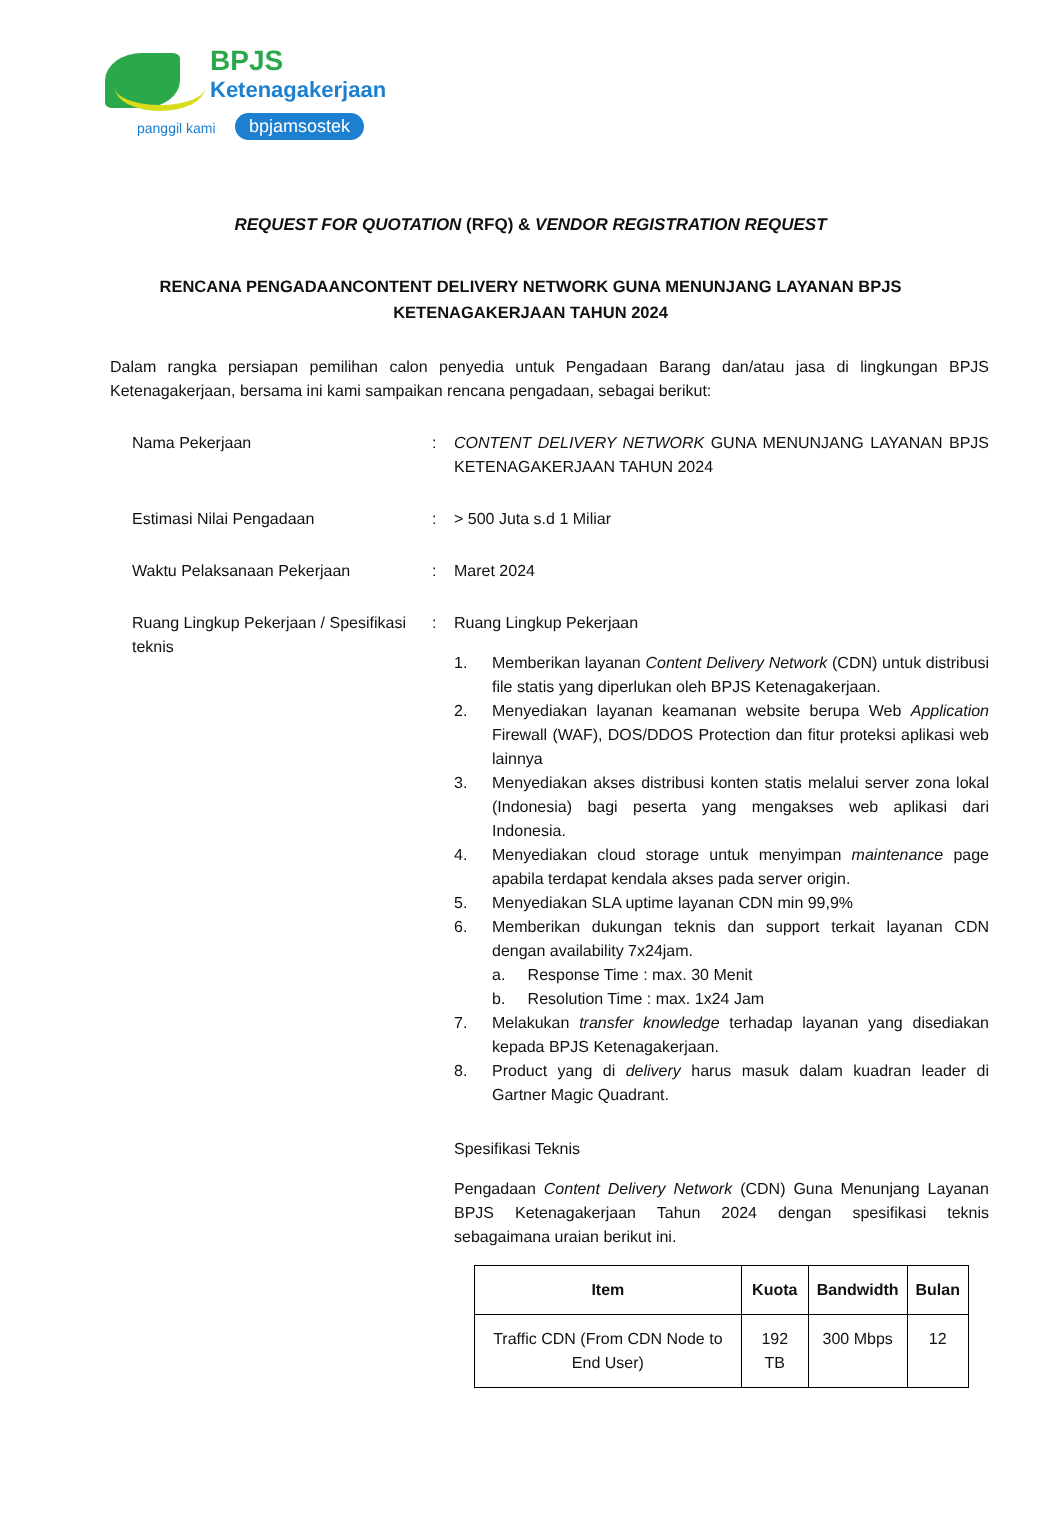BPJS
Ketenagakerjaan
panggil kami bpjamsostek
REQUEST FOR QUOTATION (RFQ) & VENDOR REGISTRATION REQUEST
RENCANA PENGADAANCONTENT DELIVERY NETWORK GUNA MENUNJANG LAYANAN BPJS KETENAGAKERJAAN TAHUN 2024
Dalam rangka persiapan pemilihan calon penyedia untuk Pengadaan Barang dan/atau jasa di lingkungan BPJS Ketenagakerjaan, bersama ini kami sampaikan rencana pengadaan, sebagai berikut:
Nama Pekerjaan : CONTENT DELIVERY NETWORK GUNA MENUNJANG LAYANAN BPJS KETENAGAKERJAAN TAHUN 2024
Estimasi Nilai Pengadaan : > 500 Juta s.d 1 Miliar
Waktu Pelaksanaan Pekerjaan : Maret 2024
Ruang Lingkup Pekerjaan / Spesifikasi teknis
: Ruang Lingkup Pekerjaan
1. Memberikan layanan Content Delivery Network (CDN) untuk distribusi file statis yang diperlukan oleh BPJS Ketenagakerjaan.
2. Menyediakan layanan keamanan website berupa Web Application Firewall (WAF), DOS/DDOS Protection dan fitur proteksi aplikasi web lainnya
3. Menyediakan akses distribusi konten statis melalui server zona lokal (Indonesia) bagi peserta yang mengakses web aplikasi dari Indonesia.
4. Menyediakan cloud storage untuk menyimpan maintenance page apabila terdapat kendala akses pada server origin.
5. Menyediakan SLA uptime layanan CDN min 99,9%
6. Memberikan dukungan teknis dan support terkait layanan CDN dengan availability 7x24jam.
a. Response Time : max. 30 Menit
b. Resolution Time : max. 1x24 Jam
7. Melakukan transfer knowledge terhadap layanan yang disediakan kepada BPJS Ketenagakerjaan.
8. Product yang di delivery harus masuk dalam kuadran leader di Gartner Magic Quadrant.
Spesifikasi Teknis
Pengadaan Content Delivery Network (CDN) Guna Menunjang Layanan BPJS Ketenagakerjaan Tahun 2024 dengan spesifikasi teknis sebagaimana uraian berikut ini.
| Item | Kuota | Bandwidth | Bulan |
| --- | --- | --- | --- |
| Traffic CDN (From CDN Node to End User) | 192 TB | 300 Mbps | 12 |